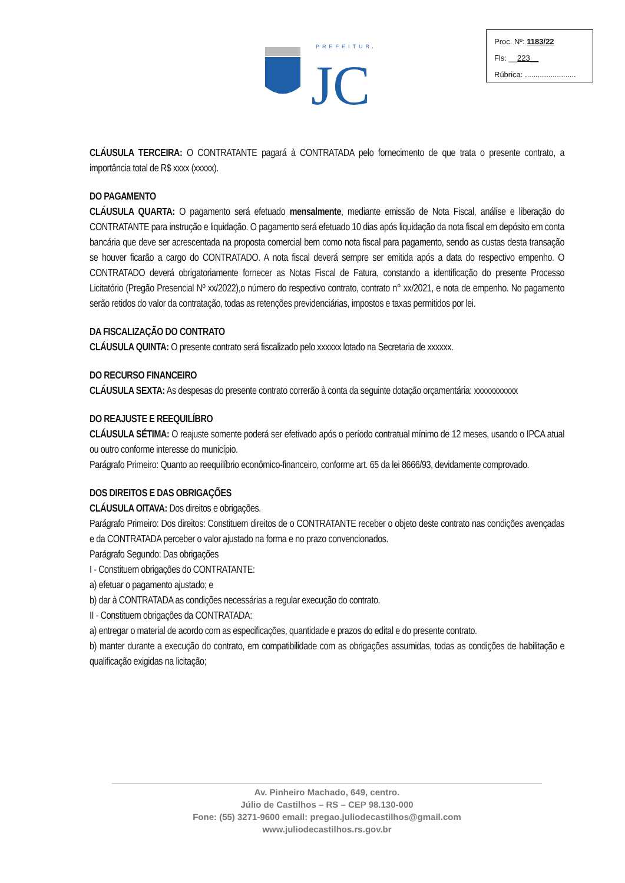Proc. Nº: 1183/22
Fls: __223__
Rúbrica: ........................
PREFEITURA
JC
CLÁUSULA TERCEIRA: O CONTRATANTE pagará à CONTRATADA pelo fornecimento de que trata o presente contrato, a importância total de R$ xxxx (xxxxx).
DO PAGAMENTO
CLÁUSULA QUARTA: O pagamento será efetuado mensalmente, mediante emissão de Nota Fiscal, análise e liberação do CONTRATANTE para instrução e liquidação. O pagamento será efetuado 10 dias após liquidação da nota fiscal em depósito em conta bancária que deve ser acrescentada na proposta comercial bem como nota fiscal para pagamento, sendo as custas desta transação se houver ficarão a cargo do CONTRATADO. A nota fiscal deverá sempre ser emitida após a data do respectivo empenho. O CONTRATADO deverá obrigatoriamente fornecer as Notas Fiscal de Fatura, constando a identificação do presente Processo Licitatório (Pregão Presencial Nº xx/2022),o número do respectivo contrato, contrato n° xx/2021, e nota de empenho. No pagamento serão retidos do valor da contratação, todas as retenções previdenciárias, impostos e taxas permitidos por lei.
DA FISCALIZAÇÃO DO CONTRATO
CLÁUSULA QUINTA: O presente contrato será fiscalizado pelo xxxxxx lotado na Secretaria de xxxxxx.
DO RECURSO FINANCEIRO
CLÁUSULA SEXTA: As despesas do presente contrato correrão à conta da seguinte dotação orçamentária: xxxxxxxxxxx
DO REAJUSTE E REEQUILÍBRO
CLÁUSULA SÉTIMA: O reajuste somente poderá ser efetivado após o período contratual mínimo de 12 meses, usando o IPCA atual ou outro conforme interesse do município.
Parágrafo Primeiro: Quanto ao reequilíbrio econômico-financeiro, conforme art. 65 da lei 8666/93, devidamente comprovado.
DOS DIREITOS E DAS OBRIGAÇÕES
CLÁUSULA OITAVA: Dos direitos e obrigações.
Parágrafo Primeiro: Dos direitos: Constituem direitos de o CONTRATANTE receber o objeto deste contrato nas condições avençadas e da CONTRATADA perceber o valor ajustado na forma e no prazo convencionados.
Parágrafo Segundo: Das obrigações
I - Constituem obrigações do CONTRATANTE:
a) efetuar o pagamento ajustado; e
b) dar à CONTRATADA as condições necessárias a regular execução do contrato.
II - Constituem obrigações da CONTRATADA:
a) entregar o material de acordo com as especificações, quantidade e prazos do edital e do presente contrato.
b) manter durante a execução do contrato, em compatibilidade com as obrigações assumidas, todas as condições de habilitação e qualificação exigidas na licitação;
Av. Pinheiro Machado, 649, centro.
Júlio de Castilhos – RS – CEP 98.130-000
Fone: (55) 3271-9600 email: pregao.juliodecastilhos@gmail.com
www.juliodecastilhos.rs.gov.br